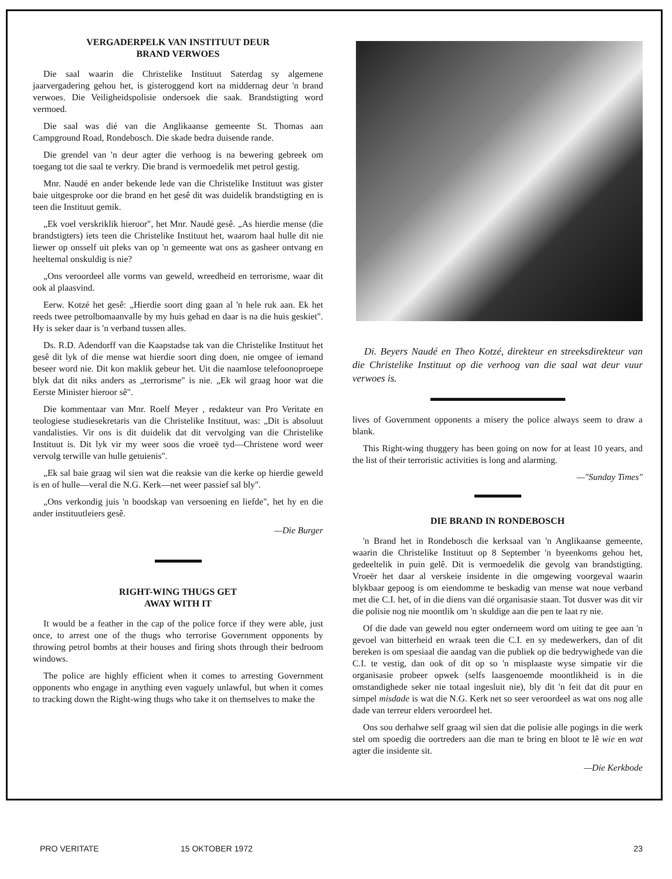VERGADERPELK VAN INSTITUUT DEUR
BRAND VERWOES
Die saal waarin die Christelike Instituut Saterdag sy algemene jaarvergadering gehou het, is gisteroggend kort na middernag deur 'n brand verwoes. Die Veiligheidspolisie ondersoek die saak. Brandstigting word vermoed.
Die saal was dié van die Anglikaanse gemeente St. Thomas aan Campground Road, Rondebosch. Die skade bedra duisende rande.
Die grendel van 'n deur agter die verhoog is na bewering gebreek om toegang tot die saal te verkry. Die brand is vermoedelik met petrol gestig.
Mnr. Naudé en ander bekende lede van die Christelike Instituut was gister baie uitgesproke oor die brand en het gesê dit was duidelik brandstigting en is teen die Instituut gemik.
„Ek voel verskriklik hieroor", het Mnr. Naudé gesê. „As hierdie mense (die brandstigters) iets teen die Christelike Instituut het, waarom haal hulle dit nie liewer op onsself uit pleks van op 'n gemeente wat ons as gasheer ontvang en heeltemal onskuldig is nie?
„Ons veroordeel alle vorms van geweld, wreedheid en terrorisme, waar dit ook al plaasvind.
Eerw. Kotzé het gesê: „Hierdie soort ding gaan al 'n hele ruk aan. Ek het reeds twee petrolbomaanvalle by my huis gehad en daar is na die huis geskiet". Hy is seker daar is 'n verband tussen alles.
Ds. R.D. Adendorff van die Kaapstadse tak van die Christelike Instituut het gesê dit lyk of die mense wat hierdie soort ding doen, nie omgee of iemand beseer word nie. Dit kon maklik gebeur het. Uit die naamlose telefoonoproepe blyk dat dit niks anders as „terrorisme" is nie. „Ek wil graag hoor wat die Eerste Minister hieroor sê".
Die kommentaar van Mnr. Roelf Meyer , redakteur van Pro Veritate en teologiese studiesekretaris van die Christelike Instituut, was: „Dit is absoluut vandalisties. Vir ons is dit duidelik dat dit vervolging van die Christelike Instituut is. Dit lyk vir my weer soos die vroeë tyd—Christene word weer vervolg terwille van hulle getuienis".
„Ek sal baie graag wil sien wat die reaksie van die kerke op hierdie geweld is en of hulle—veral die N.G. Kerk—net weer passief sal bly".
„Ons verkondig juis 'n boodskap van versoening en liefde", het hy en die ander instituutleiers gesê.
—Die Burger
RIGHT-WING THUGS GET
AWAY WITH IT
It would be a feather in the cap of the police force if they were able, just once, to arrest one of the thugs who terrorise Government opponents by throwing petrol bombs at their houses and firing shots through their bedroom windows.
The police are highly efficient when it comes to arresting Government opponents who engage in anything even vaguely unlawful, but when it comes to tracking down the Right-wing thugs who take it on themselves to make the
Di. Beyers Naudé en Theo Kotzé, direkteur en streeksdirekteur van die Christelike Instituut op die verhoog van die saal wat deur vuur verwoes is.
lives of Government opponents a misery the police always seem to draw a blank.
This Right-wing thuggery has been going on now for at least 10 years, and the list of their terroristic activities is long and alarming.
—"Sunday Times"
DIE BRAND IN RONDEBOSCH
'n Brand het in Rondebosch die kerksaal van 'n Anglikaanse gemeente, waarin die Christelike Instituut op 8 September 'n byeenkoms gehou het, gedeeltelik in puin gelê. Dit is vermoedelik die gevolg van brandstigting. Vroeër het daar al verskeie insidente in die omgewing voorgeval waarin blykbaar gepoog is om eiendomme te beskadig van mense wat noue verband met die C.I. het, of in die diens van dié organisasie staan. Tot dusver was dit vir die polisie nog nie moontlik om 'n skuldige aan die pen te laat ry nie.
Of die dade van geweld nou egter onderneem word om uiting te gee aan 'n gevoel van bitterheid en wraak teen die C.I. en sy medewerkers, dan of dit bereken is om spesiaal die aandag van die publiek op die bedrywighede van die C.I. te vestig, dan ook of dit op so 'n misplaaste wyse simpatie vir die organisasie probeer opwek (selfs laasgenoemde moontlikheid is in die omstandighede seker nie totaal ingesluit nie), bly dit 'n feit dat dit puur en simpel misdade is wat die N.G. Kerk net so seer veroordeel as wat ons nog alle dade van terreur elders veroordeel het.
Ons sou derhalwe self graag wil sien dat die polisie alle pogings in die werk stel om spoedig die oortreders aan die man te bring en bloot te lê wie en wat agter die insidente sit.
—Die Kerkbode
PRO VERITATE 15 OKTOBER 1972 23